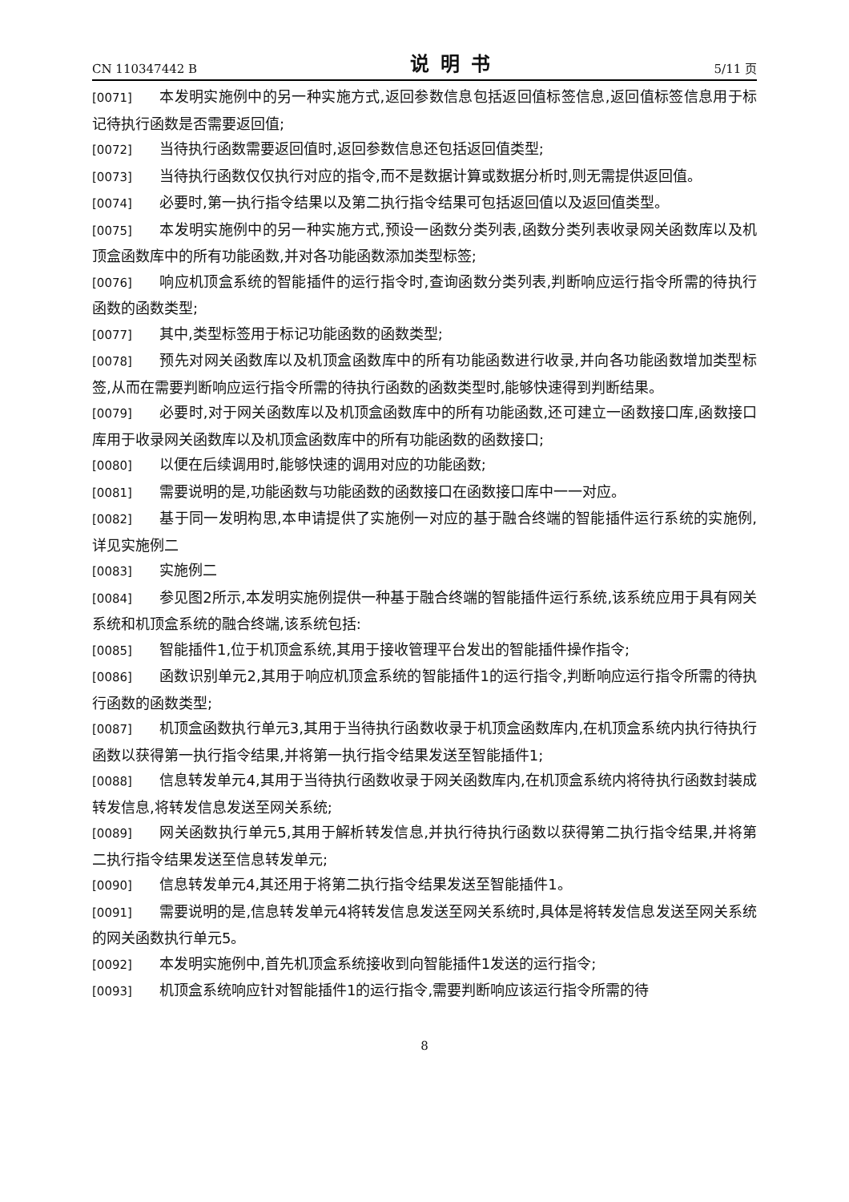CN 110347442 B 说明书 5/11 页
[0071] 本发明实施例中的另一种实施方式,返回参数信息包括返回值标签信息,返回值标签信息用于标记待执行函数是否需要返回值;
[0072] 当待执行函数需要返回值时,返回参数信息还包括返回值类型;
[0073] 当待执行函数仅仅执行对应的指令,而不是数据计算或数据分析时,则无需提供返回值。
[0074] 必要时,第一执行指令结果以及第二执行指令结果可包括返回值以及返回值类型。
[0075] 本发明实施例中的另一种实施方式,预设一函数分类列表,函数分类列表收录网关函数库以及机顶盒函数库中的所有功能函数,并对各功能函数添加类型标签;
[0076] 响应机顶盒系统的智能插件的运行指令时,查询函数分类列表,判断响应运行指令所需的待执行函数的函数类型;
[0077] 其中,类型标签用于标记功能函数的函数类型;
[0078] 预先对网关函数库以及机顶盒函数库中的所有功能函数进行收录,并向各功能函数增加类型标签,从而在需要判断响应运行指令所需的待执行函数的函数类型时,能够快速得到判断结果。
[0079] 必要时,对于网关函数库以及机顶盒函数库中的所有功能函数,还可建立一函数接口库,函数接口库用于收录网关函数库以及机顶盒函数库中的所有功能函数的函数接口;
[0080] 以便在后续调用时,能够快速的调用对应的功能函数;
[0081] 需要说明的是,功能函数与功能函数的函数接口在函数接口库中一一对应。
[0082] 基于同一发明构思,本申请提供了实施例一对应的基于融合终端的智能插件运行系统的实施例,详见实施例二
[0083] 实施例二
[0084] 参见图2所示,本发明实施例提供一种基于融合终端的智能插件运行系统,该系统应用于具有网关系统和机顶盒系统的融合终端,该系统包括:
[0085] 智能插件1,位于机顶盒系统,其用于接收管理平台发出的智能插件操作指令;
[0086] 函数识别单元2,其用于响应机顶盒系统的智能插件1的运行指令,判断响应运行指令所需的待执行函数的函数类型;
[0087] 机顶盒函数执行单元3,其用于当待执行函数收录于机顶盒函数库内,在机顶盒系统内执行待执行函数以获得第一执行指令结果,并将第一执行指令结果发送至智能插件1;
[0088] 信息转发单元4,其用于当待执行函数收录于网关函数库内,在机顶盒系统内将待执行函数封装成转发信息,将转发信息发送至网关系统;
[0089] 网关函数执行单元5,其用于解析转发信息,并执行待执行函数以获得第二执行指令结果,并将第二执行指令结果发送至信息转发单元;
[0090] 信息转发单元4,其还用于将第二执行指令结果发送至智能插件1。
[0091] 需要说明的是,信息转发单元4将转发信息发送至网关系统时,具体是将转发信息发送至网关系统的网关函数执行单元5。
[0092] 本发明实施例中,首先机顶盒系统接收到向智能插件1发送的运行指令;
[0093] 机顶盒系统响应针对智能插件1的运行指令,需要判断响应该运行指令所需的待
8